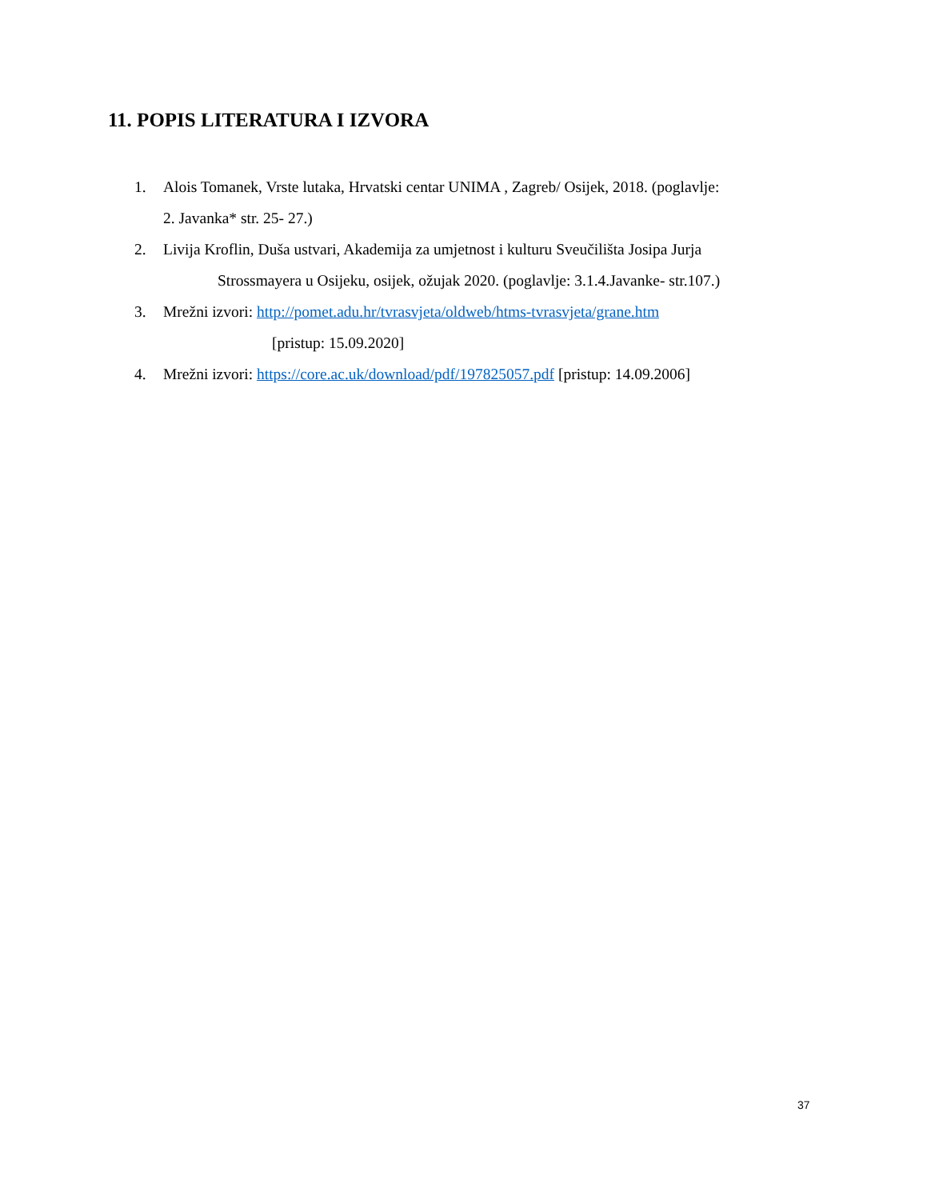11. POPIS LITERATURA I IZVORA
1. Alois Tomanek, Vrste lutaka, Hrvatski centar UNIMA , Zagreb/ Osijek, 2018. (poglavlje:
2. Javanka* str. 25- 27.)
2. Livija Kroflin, Duša ustvari, Akademija za umjetnost i kulturu Sveučilišta Josipa Jurja
Strossmayera u Osijeku, osijek, ožujak 2020. (poglavlje: 3.1.4.Javanke- str.107.)
3. Mrežni izvori: http://pomet.adu.hr/tvrasvjeta/oldweb/htms-tvrasvjeta/grane.htm
[pristup: 15.09.2020]
4. Mrežni izvori: https://core.ac.uk/download/pdf/197825057.pdf [pristup: 14.09.2006]
37